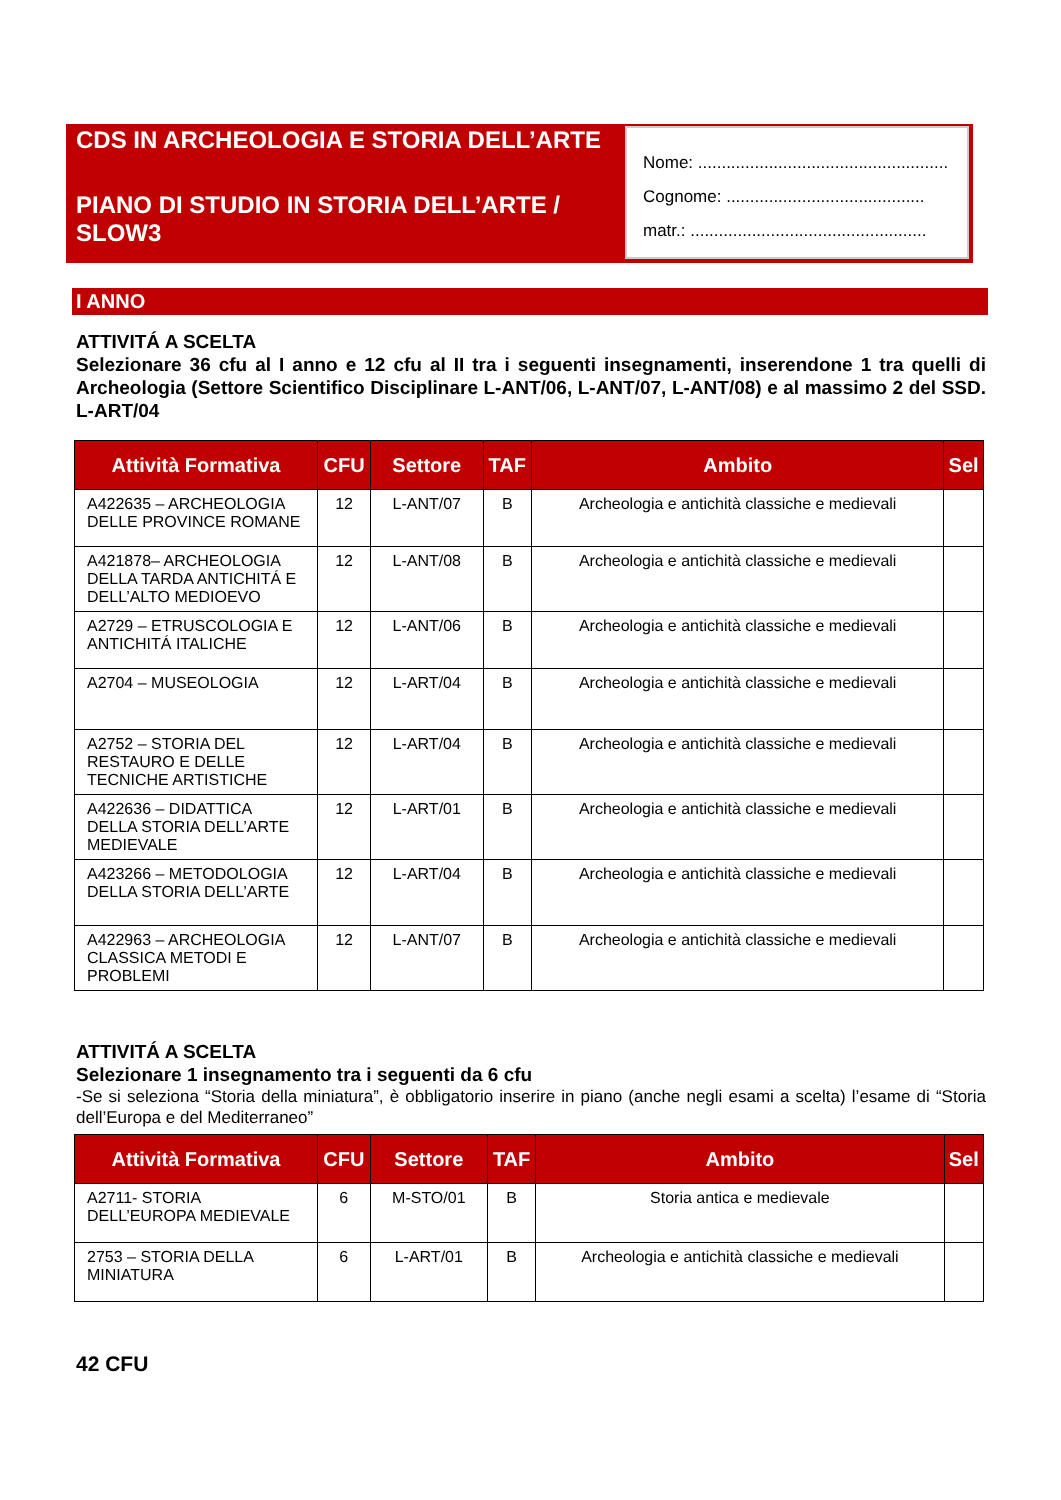CDS IN ARCHEOLOGIA E STORIA DELL’ARTE
PIANO DI STUDIO IN STORIA DELL’ARTE / SLOW3
Nome: .....................................................
Cognome: ..........................................
matr.: ..................................................
I ANNO
ATTIVITÁ A SCELTA
Selezionare 36 cfu al I anno e 12 cfu al II tra i seguenti insegnamenti, inserendone 1 tra quelli di Archeologia (Settore Scientifico Disciplinare L-ANT/06, L-ANT/07, L-ANT/08) e al massimo 2 del SSD. L-ART/04
| Attività Formativa | CFU | Settore | TAF | Ambito | Sel |
| --- | --- | --- | --- | --- | --- |
| A422635 – ARCHEOLOGIA DELLE PROVINCE ROMANE | 12 | L-ANT/07 | B | Archeologia e antichità classiche e medievali | |
| A421878– ARCHEOLOGIA DELLA TARDA ANTICHITÁ E DELL’ALTO MEDIOEVO | 12 | L-ANT/08 | B | Archeologia e antichità classiche e medievali | |
| A2729 – ETRUSCOLOGIA E ANTICHITÁ ITALICHE | 12 | L-ANT/06 | B | Archeologia e antichità classiche e medievali | |
| A2704 – MUSEOLOGIA | 12 | L-ART/04 | B | Archeologia e antichità classiche e medievali | |
| A2752 – STORIA DEL RESTAURO E DELLE TECNICHE ARTISTICHE | 12 | L-ART/04 | B | Archeologia e antichità classiche e medievali | |
| A422636 – DIDATTICA DELLA STORIA DELL’ARTE MEDIEVALE | 12 | L-ART/01 | B | Archeologia e antichità classiche e medievali | |
| A423266 – METODOLOGIA DELLA STORIA DELL’ARTE | 12 | L-ART/04 | B | Archeologia e antichità classiche e medievali | |
| A422963 – ARCHEOLOGIA CLASSICA METODI E PROBLEMI | 12 | L-ANT/07 | B | Archeologia e antichità classiche e medievali | |
ATTIVITÁ A SCELTA
Selezionare 1 insegnamento tra i seguenti da 6 cfu
-Se si seleziona “Storia della miniatura”, è obbligatorio inserire in piano (anche negli esami a scelta) l’esame di “Storia dell’Europa e del Mediterraneo”
| Attività Formativa | CFU | Settore | TAF | Ambito | Sel |
| --- | --- | --- | --- | --- | --- |
| A2711- STORIA DELL’EUROPA MEDIEVALE | 6 | M-STO/01 | B | Storia antica e medievale | |
| 2753 – STORIA DELLA MINIATURA | 6 | L-ART/01 | B | Archeologia e antichità classiche e medievali | |
42 CFU